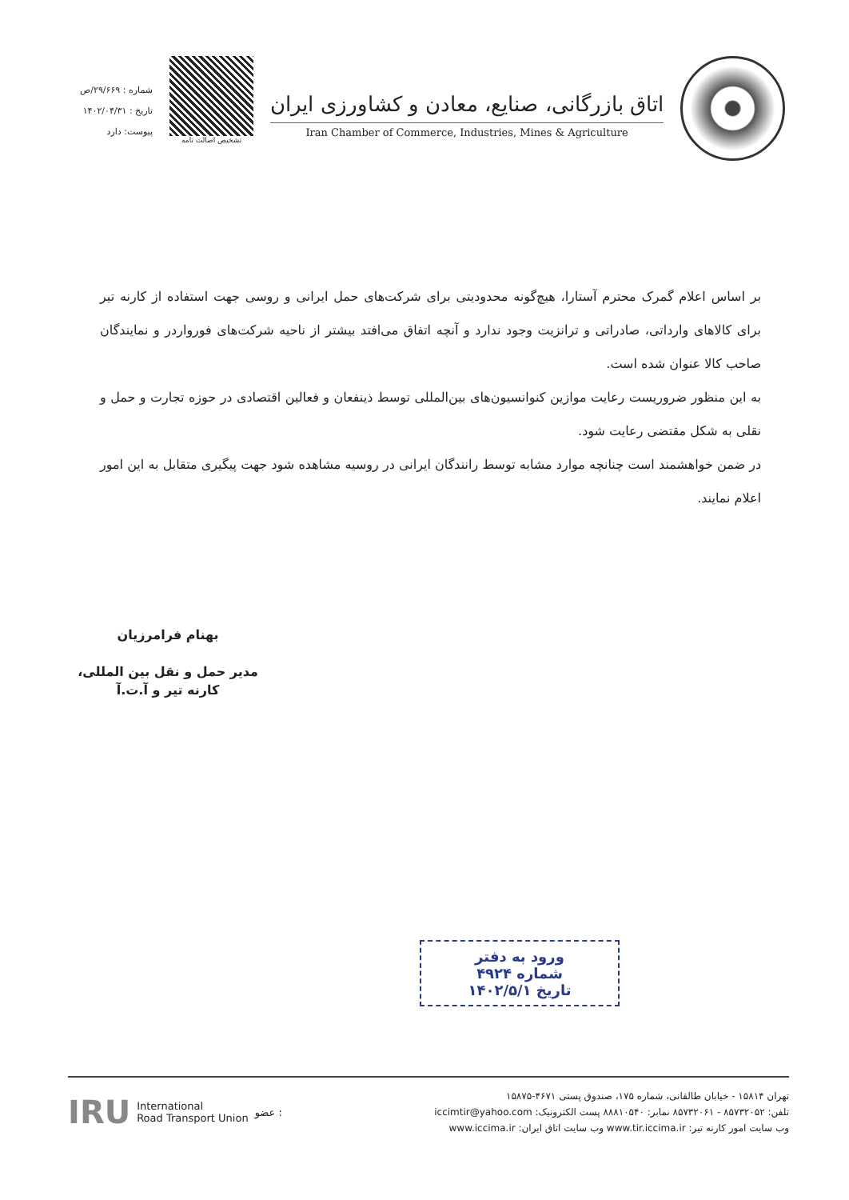اتاق بازرگانی، صنایع، معادن و کشاورزی ایران
Iran Chamber of Commerce, Industries, Mines & Agriculture
تشخیص اصالت نامه
شماره : ۲۹/۶۶۹/ص
تاریخ : ۱۴۰۲/۰۴/۳۱
پیوست: دارد
بر اساس اعلام گمرک محترم آستارا، هیچ‌گونه محدودیتی برای شرکت‌های حمل ایرانی و روسی جهت استفاده از کارنه تیر برای کالاهای وارداتی، صادراتی و ترانزیت وجود ندارد و آنچه اتفاق می‌افتد بیشتر از ناحیه شرکت‌های فورواردر و نمایندگان صاحب کالا عنوان شده است.
به این منظور ضروریست رعایت موازین کنوانسیون‌های بین‌المللی توسط ذینفعان و فعالین اقتصادی در حوزه تجارت و حمل و نقلی به شکل مقتضی رعایت شود.
در ضمن خواهشمند است چنانچه موارد مشابه توسط رانندگان ایرانی در روسیه مشاهده شود جهت پیگیری متقابل به این امور اعلام نمایند.
بهنام فرامرزیان
مدیر حمل و نقل بین المللی،
کارنه تیر و آ.ت.آ
ورود به دفتر
شماره ۴۹۲۴
تاریخ ۱۴۰۲/۵/۱
تهران ۱۵۸۱۴ - خیابان طالقانی، شماره ۱۷۵، صندوق پستی ۴۶۷۱-۱۵۸۷۵
تلفن: ۸۵۷۳۲۰۵۲ - ۸۵۷۳۲۰۶۱ نمابر: ۸۸۸۱۰۵۴۰ پست الکترونیک: iccimtir@yahoo.com
وب سایت امور کارنه تیر: www.tir.iccima.ir وب سایت اتاق ایران: www.iccima.ir
IRU International
Road Transport Union عضو :